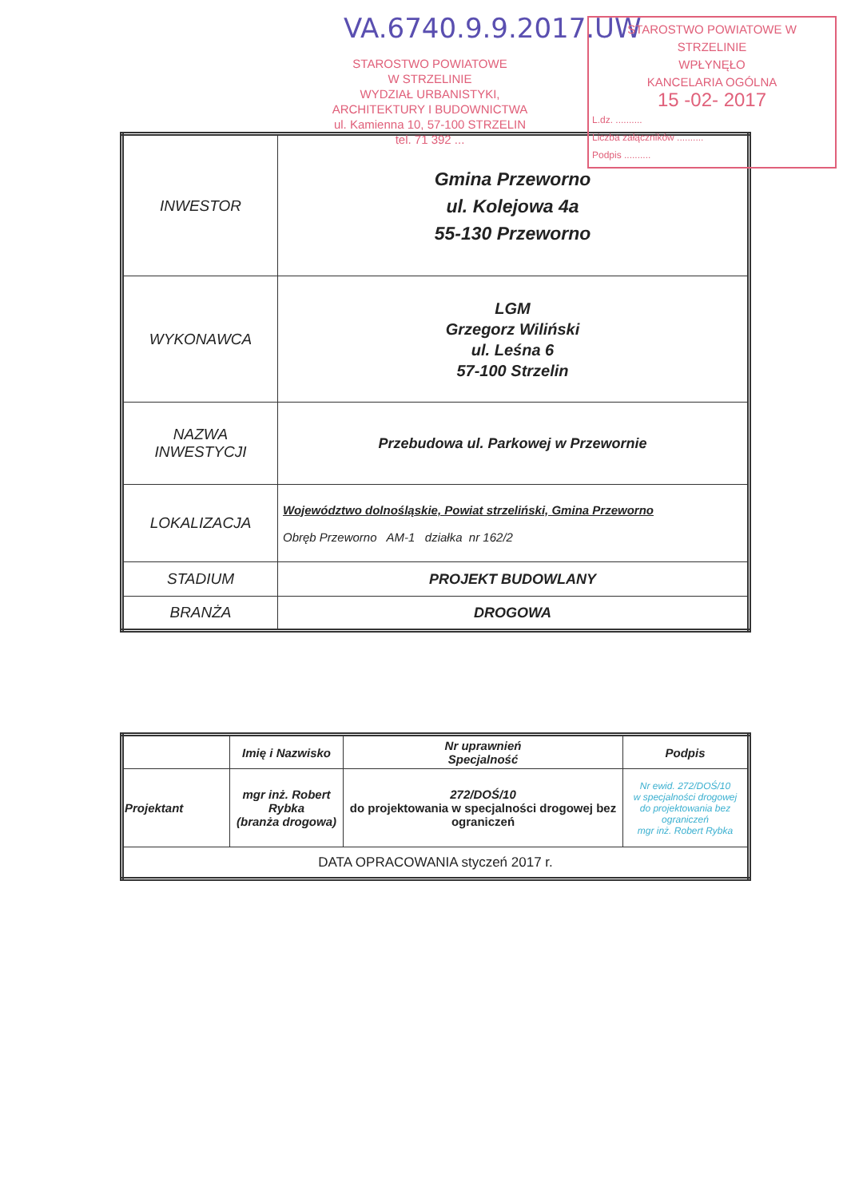VA.6740.9.9.2017.UW
STAROSTWO POWIATOWE
W STRZELINIE
WYDZIAŁ URBANISTYKI,
ARCHITEKTURY I BUDOWNICTWA
ul. Kamienna 10, 57-100 STRZELIN
tel. 71 392 ...
STAROSTWO POWIATOWE W STRZELINIE
WPŁYNĘŁO
KANCELARIA OGÓLNA
15 -02- 2017
L.dz. ..........
Liczba załączników ..........
Podpis ..........
| INWESTOR | Gmina Przeworno ul. Kolejowa 4a 55-130 Przeworno |
| WYKONAWCA | LGM Grzegorz Wiliński ul. Leśna 6 57-100 Strzelin |
| NAZWA INWESTYCJI | Przebudowa ul. Parkowej w Przewornie |
| LOKALIZACJA | Województwo dolnośląskie, Powiat strzeliński, Gmina Przeworno Obręb Przeworno AM-1 działka nr 162/2 |
| STADIUM | PROJEKT BUDOWLANY |
| BRANŻA | DROGOWA |
| | Imię i Nazwisko | Nr uprawnień Specjalność | Podpis |
| --- | --- | --- | --- |
| Projektant | mgr inż. Robert Rybka (branża drogowa) | 272/DOŚ/10 do projektowania w specjalności drogowej bez ograniczeń | Nr ewid. 272/DOŚ/10 w specjalności drogowej do projektowania bez ograniczeń mgr inż. Robert Rybka |
| DATA OPRACOWANIA styczeń 2017 r. | | | |